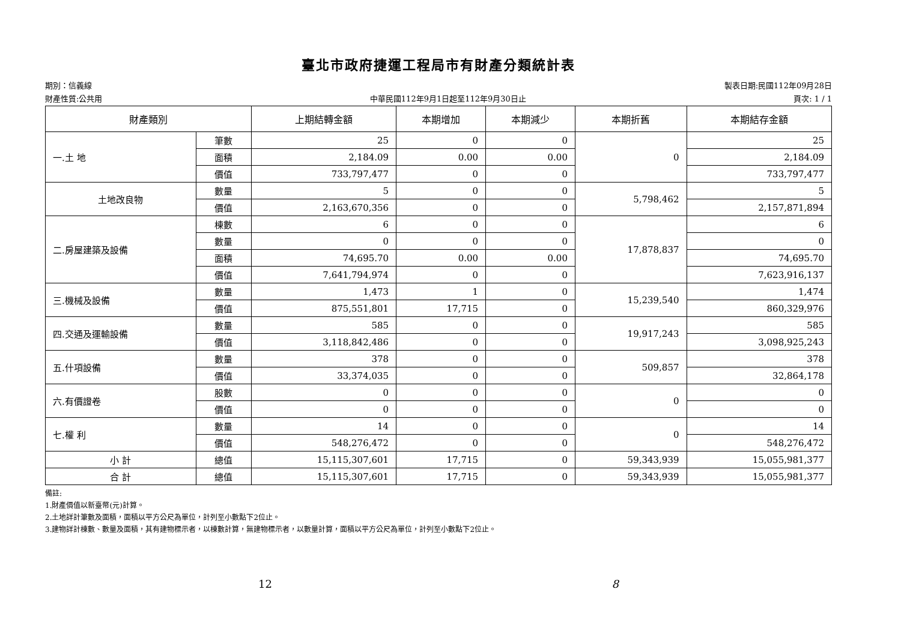臺北市政府捷運工程局市有財產分類統計表
期別：信義線 製表日期:民國112年09月28日
財產性質:公共用 中華民國112年9月1日起至112年9月30日止 頁次: 1 / 1
| 財產類別 | | 上期結轉金額 | 本期增加 | 本期減少 | 本期折舊 | 本期結存金額 |
| --- | --- | --- | --- | --- | --- | --- |
| 一.土 地 | 筆數 | 25 | 0 | 0 | 0 | 25 |
| | 面積 | 2,184.09 | 0.00 | 0.00 | | 2,184.09 |
| | 價值 | 733,797,477 | 0 | 0 | | 733,797,477 |
| 土地改良物 | 數量 | 5 | 0 | 0 | 5,798,462 | 5 |
| | 價值 | 2,163,670,356 | 0 | 0 | | 2,157,871,894 |
| 二.房屋建築及設備 | 棟數 | 6 | 0 | 0 | 17,878,837 | 6 |
| | 數量 | 0 | 0 | 0 | | 0 |
| | 面積 | 74,695.70 | 0.00 | 0.00 | | 74,695.70 |
| | 價值 | 7,641,794,974 | 0 | 0 | | 7,623,916,137 |
| 三.機械及設備 | 數量 | 1,473 | 1 | 0 | 15,239,540 | 1,474 |
| | 價值 | 875,551,801 | 17,715 | 0 | | 860,329,976 |
| 四.交通及運輸設備 | 數量 | 585 | 0 | 0 | 19,917,243 | 585 |
| | 價值 | 3,118,842,486 | 0 | 0 | | 3,098,925,243 |
| 五.什項設備 | 數量 | 378 | 0 | 0 | 509,857 | 378 |
| | 價值 | 33,374,035 | 0 | 0 | | 32,864,178 |
| 六.有價證卷 | 股數 | 0 | 0 | 0 | 0 | 0 |
| | 價值 | 0 | 0 | 0 | | 0 |
| 七.權 利 | 數量 | 14 | 0 | 0 | 0 | 14 |
| | 價值 | 548,276,472 | 0 | 0 | | 548,276,472 |
| 小 計 | 總值 | 15,115,307,601 | 17,715 | 0 | 59,343,939 | 15,055,981,377 |
| 合 計 | 總值 | 15,115,307,601 | 17,715 | 0 | 59,343,939 | 15,055,981,377 |
備註:
1.財產價值以新臺幣(元)計算。
2.土地詳計筆數及面積，面積以平方公尺為單位，計列至小數點下2位止。
3.建物詳計棟數、數量及面積，其有建物標示者，以棟數計算，無建物標示者，以數量計算，面積以平方公尺為單位，計列至小數點下2位止。
12 8